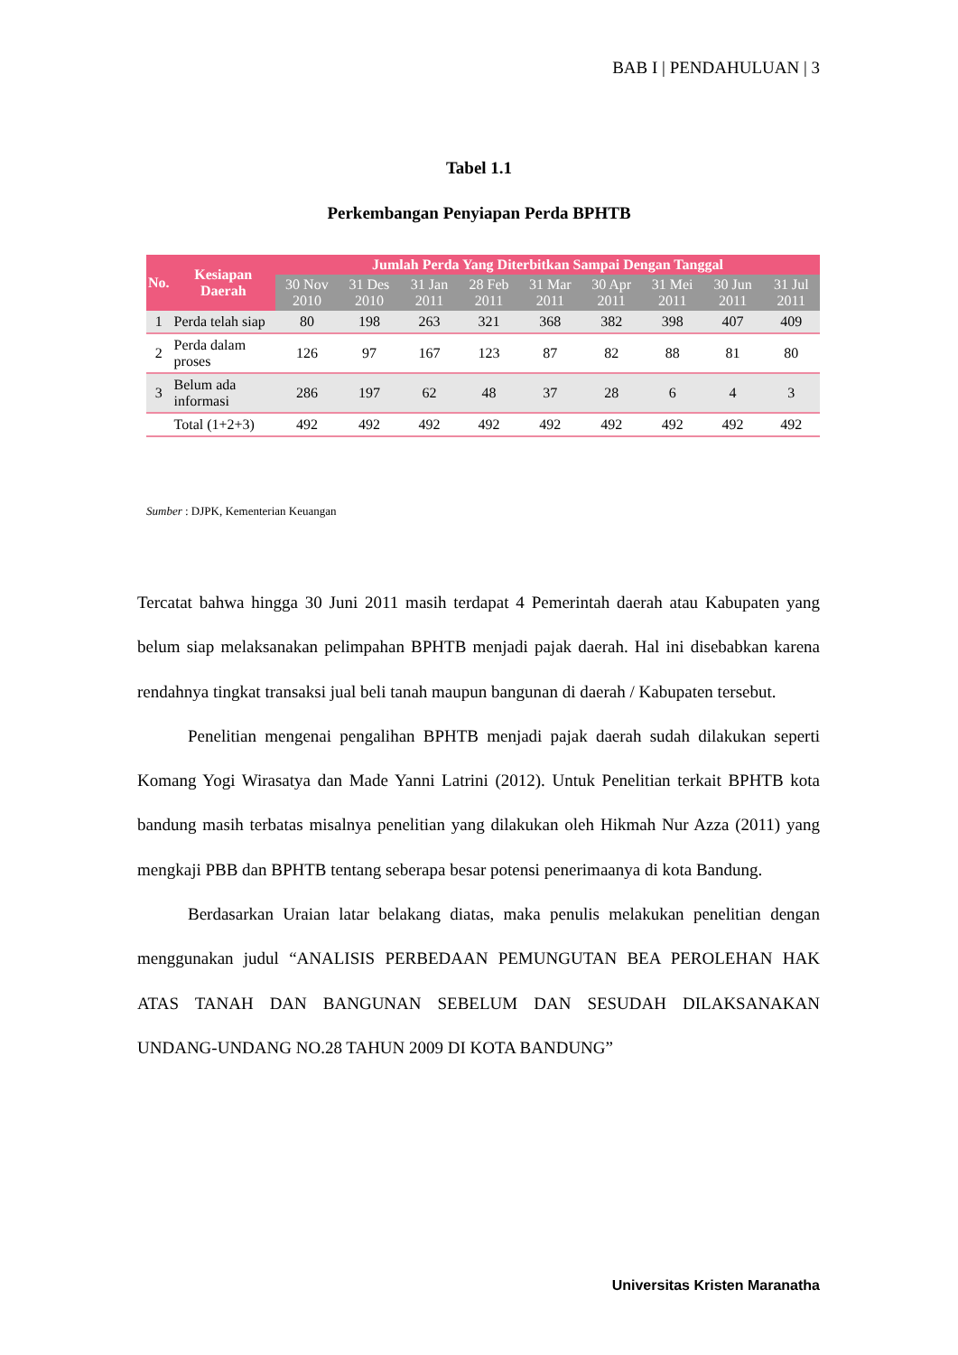BAB I | PENDAHULUAN | 3
Tabel 1.1
Perkembangan Penyiapan Perda BPHTB
| No. | Kesiapan Daerah | Jumlah Perda Yang Diterbitkan Sampai Dengan Tanggal | | | | | | | | |
| --- | --- | --- | --- | --- | --- | --- | --- | --- | --- | --- |
| | | 30 Nov 2010 | 31 Des 2010 | 31 Jan 2011 | 28 Feb 2011 | 31 Mar 2011 | 30 Apr 2011 | 31 Mei 2011 | 30 Jun 2011 | 31 Jul 2011 |
| 1 | Perda telah siap | 80 | 198 | 263 | 321 | 368 | 382 | 398 | 407 | 409 |
| 2 | Perda dalam proses | 126 | 97 | 167 | 123 | 87 | 82 | 88 | 81 | 80 |
| 3 | Belum ada informasi | 286 | 197 | 62 | 48 | 37 | 28 | 6 | 4 | 3 |
| | Total (1+2+3) | 492 | 492 | 492 | 492 | 492 | 492 | 492 | 492 | 492 |
Sumber : DJPK, Kementerian Keuangan
Tercatat bahwa hingga 30 Juni 2011 masih terdapat 4 Pemerintah daerah atau Kabupaten yang belum siap melaksanakan pelimpahan BPHTB menjadi pajak daerah. Hal ini disebabkan karena rendahnya tingkat transaksi jual beli tanah maupun bangunan di daerah / Kabupaten tersebut.
Penelitian mengenai pengalihan BPHTB menjadi pajak daerah sudah dilakukan seperti Komang Yogi Wirasatya dan Made Yanni Latrini (2012). Untuk Penelitian terkait BPHTB kota bandung masih terbatas misalnya penelitian yang dilakukan oleh Hikmah Nur Azza (2011) yang mengkaji PBB dan BPHTB tentang seberapa besar potensi penerimaanya di kota Bandung.
Berdasarkan Uraian latar belakang diatas, maka penulis melakukan penelitian dengan menggunakan judul “ANALISIS PERBEDAAN PEMUNGUTAN BEA PEROLEHAN HAK ATAS TANAH DAN BANGUNAN SEBELUM DAN SESUDAH DILAKSANAKAN UNDANG-UNDANG NO.28 TAHUN 2009 DI KOTA BANDUNG”
Universitas Kristen Maranatha